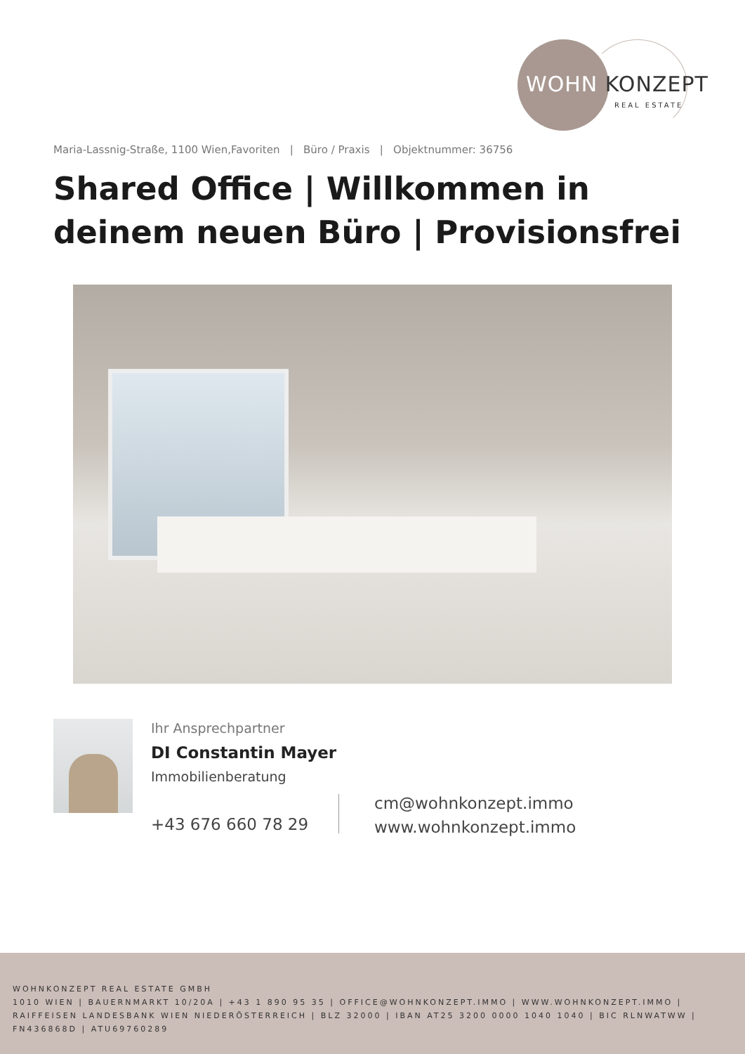WOHN KONZEPT
REAL ESTATE
Maria-Lassnig-Straße, 1100 Wien,Favoriten | Büro / Praxis | Objektnummer: 36756
Shared Office | Willkommen in
deinem neuen Büro | Provisionsfrei
Ihr Ansprechpartner
DI Constantin Mayer
Immobilienberatung
+43 676 660 78 29
cm@wohnkonzept.immo
www.wohnkonzept.immo
WOHNKONZEPT REAL ESTATE GMBH
1010 WIEN | BAUERNMARKT 10/20A | +43 1 890 95 35 | OFFICE@WOHNKONZEPT.IMMO | WWW.WOHNKONZEPT.IMMO | RAIFFEISEN LANDESBANK WIEN NIEDERÖSTERREICH | BLZ 32000 | IBAN AT25 3200 0000 1040 1040 | BIC RLNWATWW | FN436868D | ATU69760289